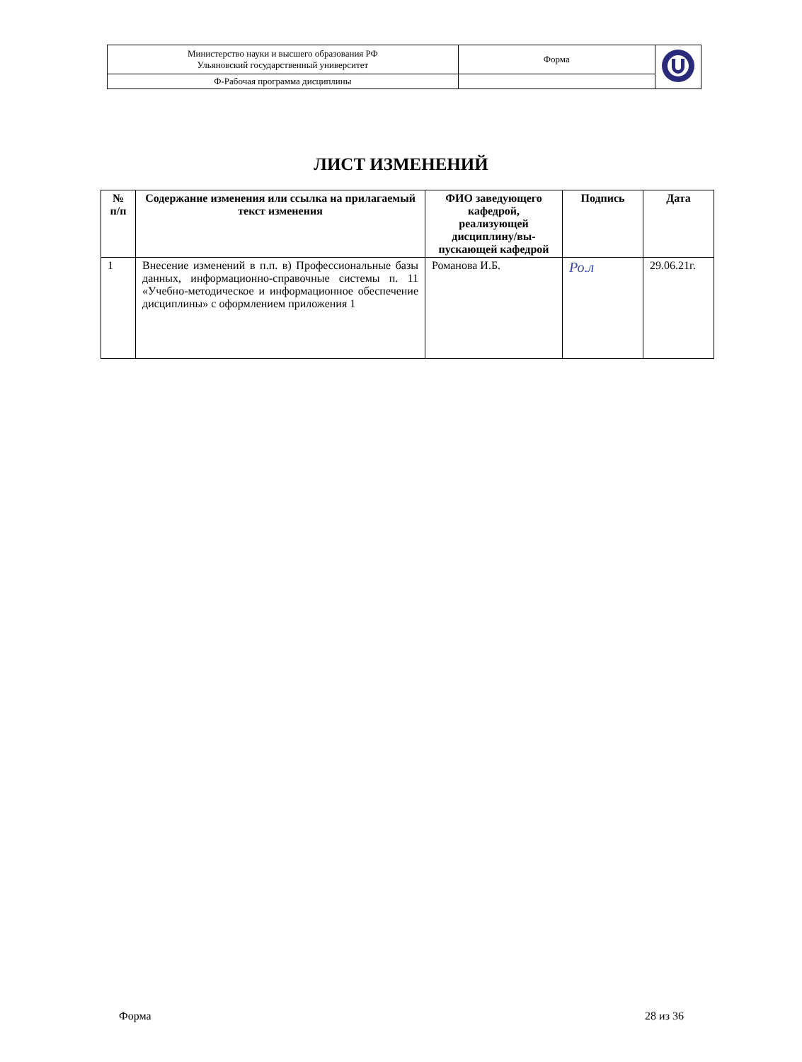| Министерство науки и высшего образования РФ Ульяновский государственный университет | Форма | |
| Ф-Рабочая программа дисциплины | | |
ЛИСТ ИЗМЕНЕНИЙ
| № п/п | Содержание изменения или ссылка на прилагаемый текст изменения | ФИО заведующего кафедрой, реализующей дисциплину/вы-пускающей кафедрой | Подпись | Дата |
| --- | --- | --- | --- | --- |
| 1 | Внесение изменений в п.п. в) Профессиональные базы данных, информационно-справочные системы п. 11 «Учебно-методическое и информационное обеспечение дисциплины» с оформлением приложения 1 | Романова И.Б. | Ро.л | 29.06.21г. |
Форма 28 из 36